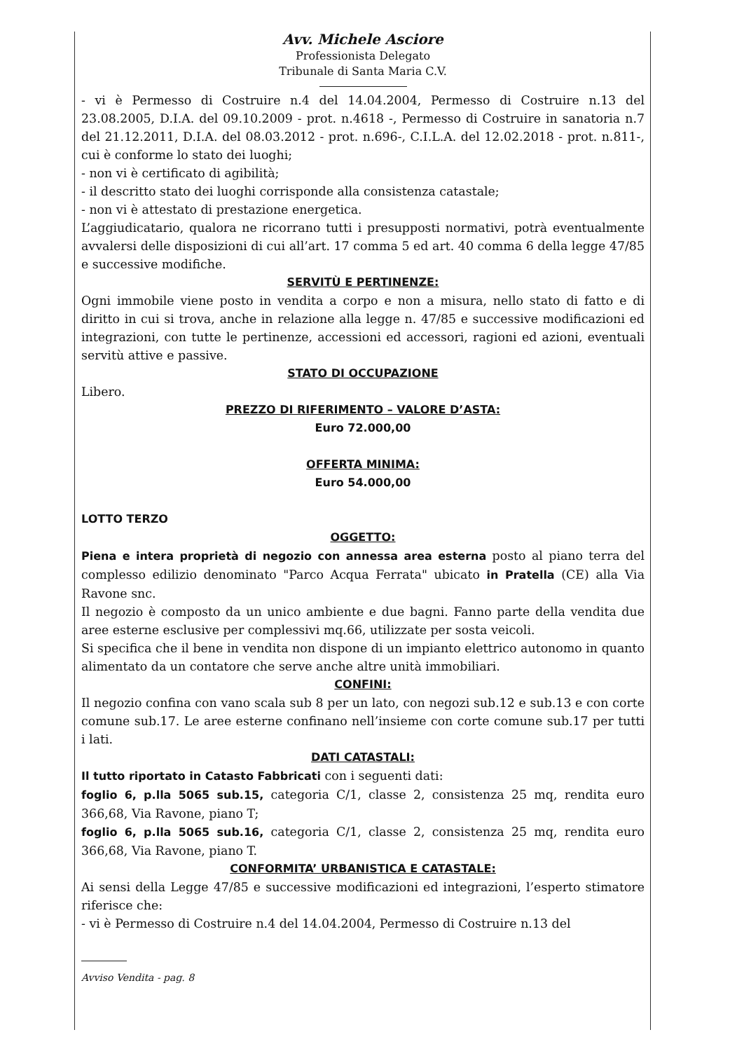Avv. Michele Asciore
Professionista Delegato
Tribunale di Santa Maria C.V.
- vi è Permesso di Costruire n.4 del 14.04.2004, Permesso di Costruire n.13 del 23.08.2005, D.I.A. del 09.10.2009 - prot. n.4618 -, Permesso di Costruire in sanatoria n.7 del 21.12.2011, D.I.A. del 08.03.2012 - prot. n.696-, C.I.L.A. del 12.02.2018 - prot. n.811-, cui è conforme lo stato dei luoghi;
- non vi è certificato di agibilità;
- il descritto stato dei luoghi corrisponde alla consistenza catastale;
- non vi è attestato di prestazione energetica.
L’aggiudicatario, qualora ne ricorrano tutti i presupposti normativi, potrà eventualmente avvalersi delle disposizioni di cui all’art. 17 comma 5 ed art. 40 comma 6 della legge 47/85 e successive modifiche.
SERVITÙ E PERTINENZE:
Ogni immobile viene posto in vendita a corpo e non a misura, nello stato di fatto e di diritto in cui si trova, anche in relazione alla legge n. 47/85 e successive modificazioni ed integrazioni, con tutte le pertinenze, accessioni ed accessori, ragioni ed azioni, eventuali servitù attive e passive.
STATO DI OCCUPAZIONE
Libero.
PREZZO DI RIFERIMENTO – VALORE D’ASTA:
Euro 72.000,00
OFFERTA MINIMA:
Euro 54.000,00
LOTTO TERZO
OGGETTO:
Piena e intera proprietà di negozio con annessa area esterna posto al piano terra del complesso edilizio denominato "Parco Acqua Ferrata" ubicato in Pratella (CE) alla Via Ravone snc.
Il negozio è composto da un unico ambiente e due bagni. Fanno parte della vendita due aree esterne esclusive per complessivi mq.66, utilizzate per sosta veicoli.
Si specifica che il bene in vendita non dispone di un impianto elettrico autonomo in quanto alimentato da un contatore che serve anche altre unità immobiliari.
CONFINI:
Il negozio confina con vano scala sub 8 per un lato, con negozi sub.12 e sub.13 e con corte comune sub.17. Le aree esterne confinano nell’insieme con corte comune sub.17 per tutti i lati.
DATI CATASTALI:
Il tutto riportato in Catasto Fabbricati con i seguenti dati:
foglio 6, p.lla 5065 sub.15, categoria C/1, classe 2, consistenza 25 mq, rendita euro 366,68, Via Ravone, piano T;
foglio 6, p.lla 5065 sub.16, categoria C/1, classe 2, consistenza 25 mq, rendita euro 366,68, Via Ravone, piano T.
CONFORMITA’ URBANISTICA E CATASTALE:
Ai sensi della Legge 47/85 e successive modificazioni ed integrazioni, l’esperto stimatore riferisce che:
- vi è Permesso di Costruire n.4 del 14.04.2004, Permesso di Costruire n.13 del
Avviso Vendita - pag. 8